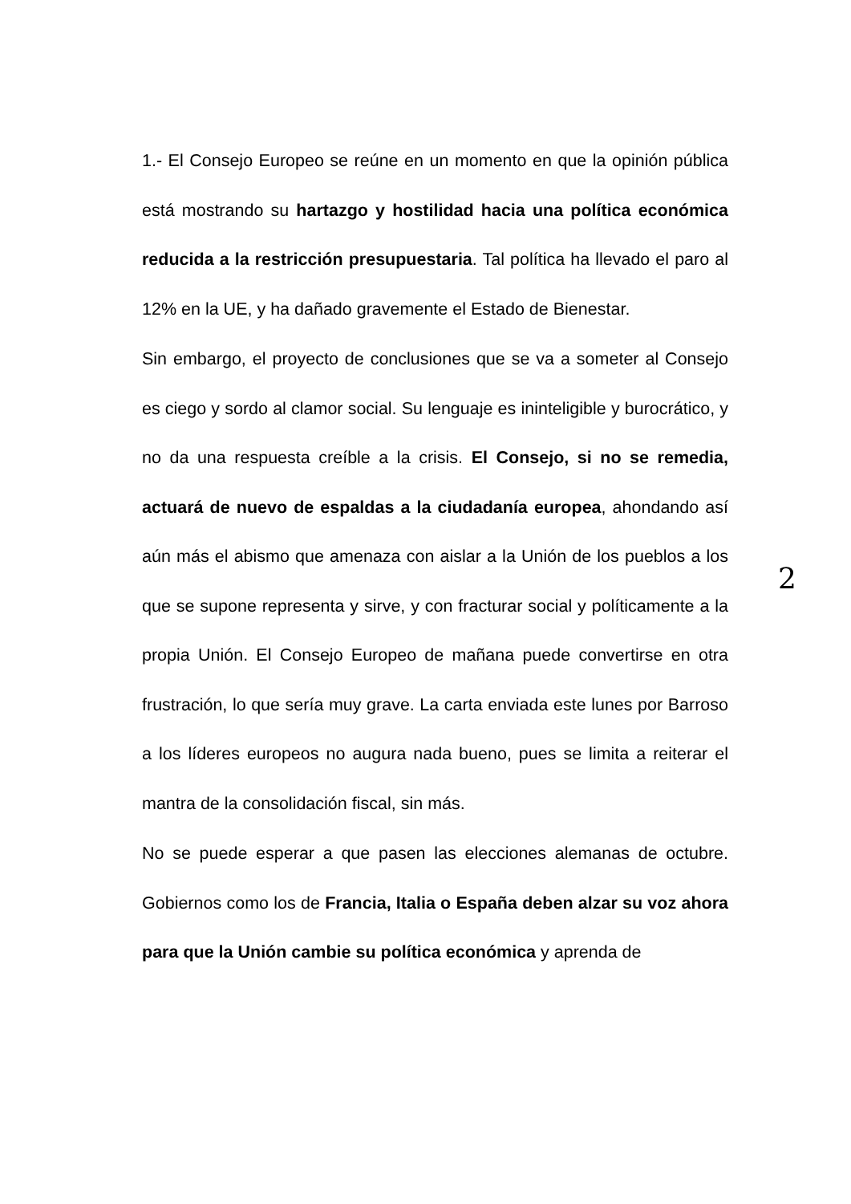1.- El Consejo Europeo se reúne en un momento en que la opinión pública está mostrando su hartazgo y hostilidad hacia una política económica reducida a la restricción presupuestaria. Tal política ha llevado el paro al 12% en la UE, y ha dañado gravemente el Estado de Bienestar.
Sin embargo, el proyecto de conclusiones que se va a someter al Consejo es ciego y sordo al clamor social. Su lenguaje es ininteligible y burocrático, y no da una respuesta creíble a la crisis. El Consejo, si no se remedia, actuará de nuevo de espaldas a la ciudadanía europea, ahondando así aún más el abismo que amenaza con aislar a la Unión de los pueblos a los que se supone representa y sirve, y con fracturar social y políticamente a la propia Unión. El Consejo Europeo de mañana puede convertirse en otra frustración, lo que sería muy grave. La carta enviada este lunes por Barroso a los líderes europeos no augura nada bueno, pues se limita a reiterar el mantra de la consolidación fiscal, sin más.
No se puede esperar a que pasen las elecciones alemanas de octubre. Gobiernos como los de Francia, Italia o España deben alzar su voz ahora para que la Unión cambie su política económica y aprenda de
2